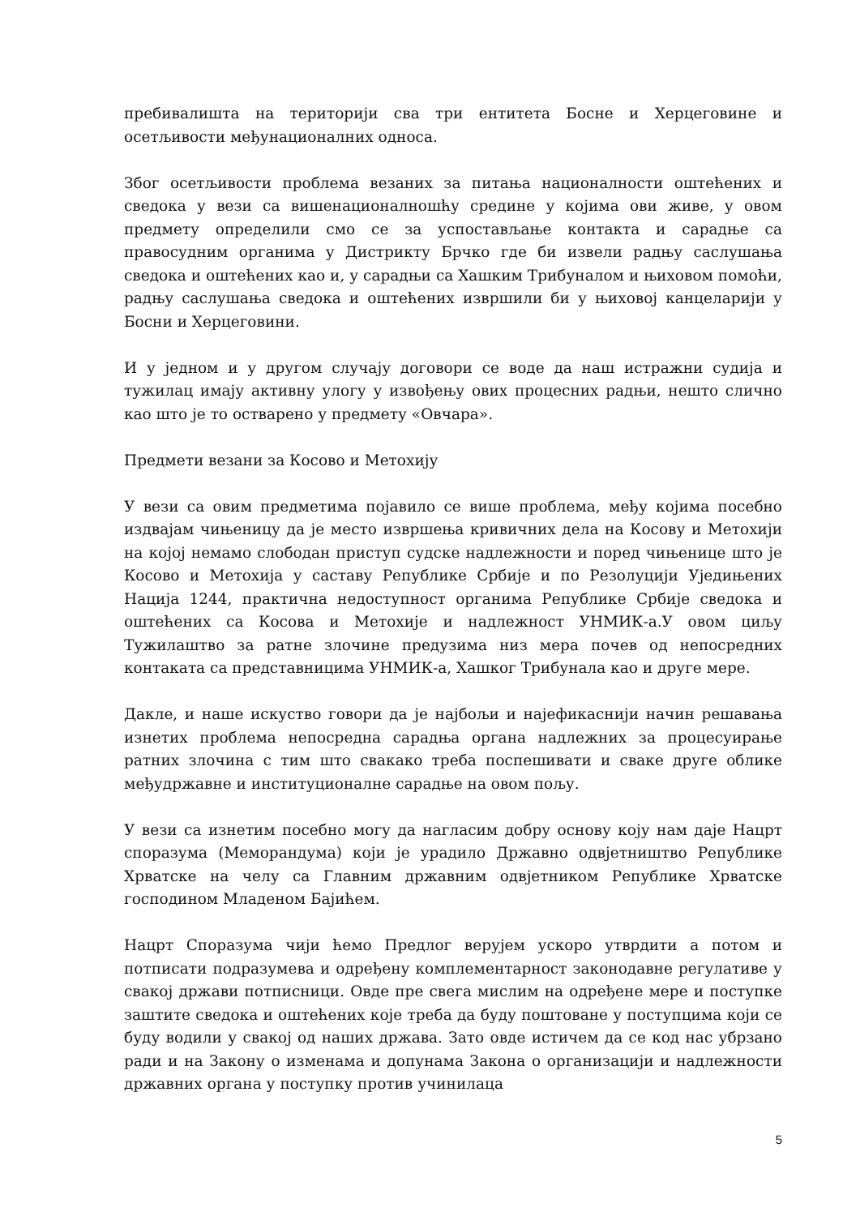пребивалишта на територији сва три ентитета Босне и Херцеговине и осетљивости међунационалних односа.
Због осетљивости проблема везаних за питања националности оштећених и сведока у вези са вишенационалношћу средине у којима ови живе, у овом предмету определили смо се за успостављање контакта и сарадње са правосудним органима у Дистрикту Брчко где би извели радњу саслушања сведока и оштећених као и, у сарадњи са Хашким Трибуналом и њиховом помоћи, радњу саслушања сведока и оштећених извршили би у њиховој канцеларији у Босни и Херцеговини.
И у једном и у другом случају договори се воде да наш истражни судија и тужилац имају активну улогу у извођењу ових процесних радњи, нешто слично као што је то остварено у предмету «Овчара».
Предмети везани за Косово и Метохију
У вези са овим предметима појавило се више проблема, међу којима посебно издвајам чињеницу да је место извршења кривичних дела на Косову и Метохији на којој немамо слободан приступ судске надлежности и поред чињенице што је Косово и Метохија у саставу Републике Србије и по Резолуцији Уједињених Нација 1244, практична недоступност органима Републике Србије сведока и оштећених са Косова и Метохије и надлежност УНМИК-а.У овом циљу Тужилаштво за ратне злочине предузима низ мера почев од непосредних контаката са представницима УНМИК-а, Хашког Трибунала као и друге мере.
Дакле, и наше искуство говори да је најбољи и најефикаснији начин решавања изнетих проблема непосредна сарадња органа надлежних за процесуирање ратних злочина с тим што свакако треба поспешивати и сваке друге облике међудржавне и институционалне сарадње на овом пољу.
У вези са изнетим посебно могу да нагласим добру основу коју нам даје Нацрт споразума (Меморандума) који је урадило Државно одвјетништво Републике Хрватске на челу са Главним државним одвјетником Републике Хрватске господином Младеном Бајићем.
Нацрт Споразума чији ћемо Предлог верујем ускоро утврдити а потом и потписати подразумева и одређену комплементарност законодавне регулативе у свакој држави потписници. Овде пре свега мислим на одређене мере и поступке заштите сведока и оштећених које треба да буду поштоване у поступцима који се буду водили у свакој од наших држава. Зато овде истичем да се код нас убрзано ради и на Закону о изменама и допунама Закона о организацији и надлежности државних органа у поступку против учинилаца
5